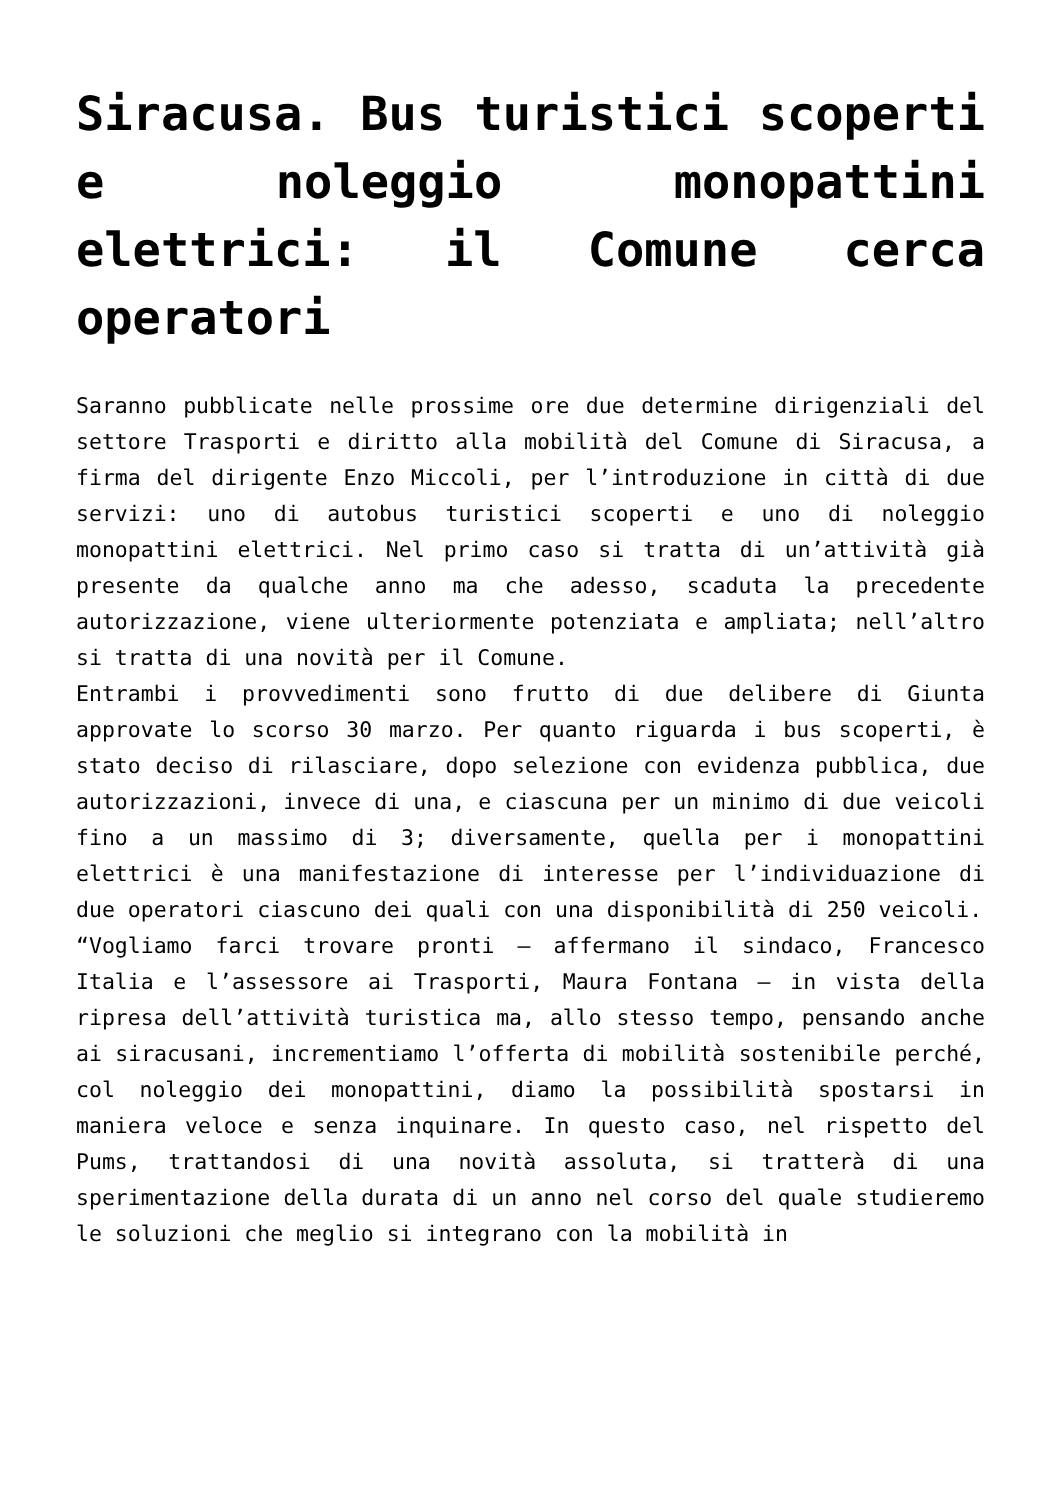Siracusa. Bus turistici scoperti e noleggio monopattini elettrici: il Comune cerca operatori
Saranno pubblicate nelle prossime ore due determine dirigenziali del settore Trasporti e diritto alla mobilità del Comune di Siracusa, a firma del dirigente Enzo Miccoli, per l’introduzione in città di due servizi: uno di autobus turistici scoperti e uno di noleggio monopattini elettrici. Nel primo caso si tratta di un’attività già presente da qualche anno ma che adesso, scaduta la precedente autorizzazione, viene ulteriormente potenziata e ampliata; nell’altro si tratta di una novità per il Comune.
Entrambi i provvedimenti sono frutto di due delibere di Giunta approvate lo scorso 30 marzo. Per quanto riguarda i bus scoperti, è stato deciso di rilasciare, dopo selezione con evidenza pubblica, due autorizzazioni, invece di una, e ciascuna per un minimo di due veicoli fino a un massimo di 3; diversamente, quella per i monopattini elettrici è una manifestazione di interesse per l’individuazione di due operatori ciascuno dei quali con una disponibilità di 250 veicoli.
“Vogliamo farci trovare pronti – affermano il sindaco, Francesco Italia e l’assessore ai Trasporti, Maura Fontana – in vista della ripresa dell’attività turistica ma, allo stesso tempo, pensando anche ai siracusani, incrementiamo l’offerta di mobilità sostenibile perché, col noleggio dei monopattini, diamo la possibilità spostarsi in maniera veloce e senza inquinare. In questo caso, nel rispetto del Pums, trattandosi di una novità assoluta, si tratterà di una sperimentazione della durata di un anno nel corso del quale studieremo le soluzioni che meglio si integrano con la mobilità in